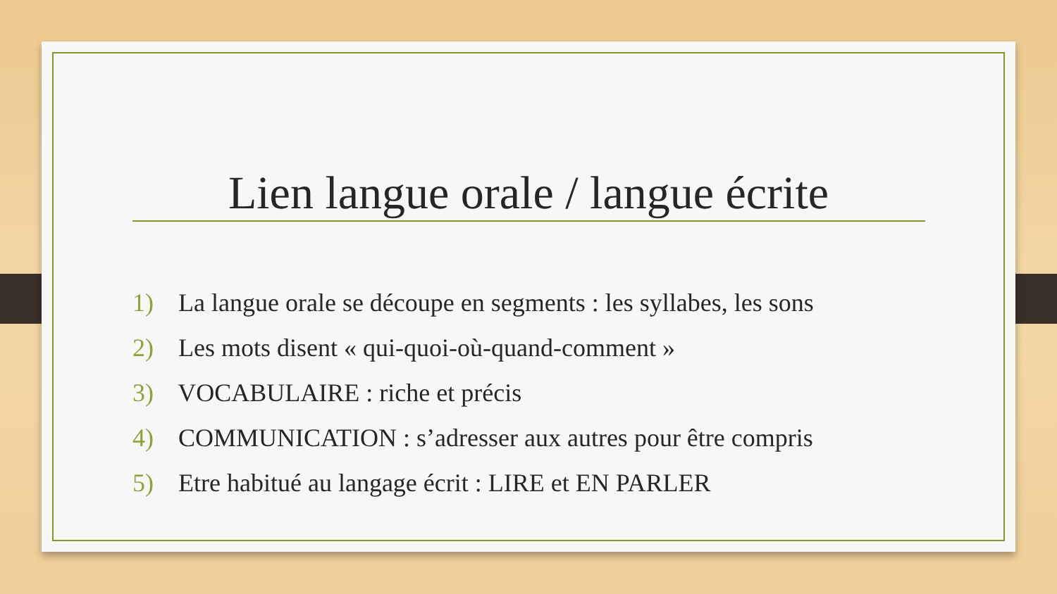Lien langue orale / langue écrite
1) La langue orale se découpe en segments : les syllabes, les sons
2) Les mots disent « qui-quoi-où-quand-comment »
3) VOCABULAIRE : riche et précis
4) COMMUNICATION : s’adresser aux autres pour être compris
5) Etre habitué au langage écrit : LIRE et EN PARLER